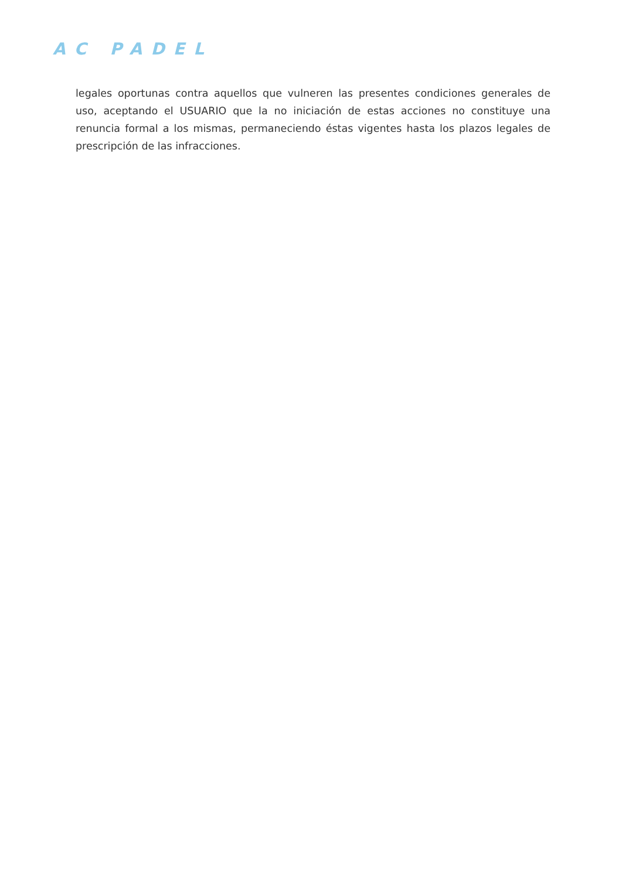AC PADEL
legales oportunas contra aquellos que vulneren las presentes condiciones generales de uso, aceptando el USUARIO que la no iniciación de estas acciones no constituye una renuncia formal a los mismas, permaneciendo éstas vigentes hasta los plazos legales de prescripción de las infracciones.